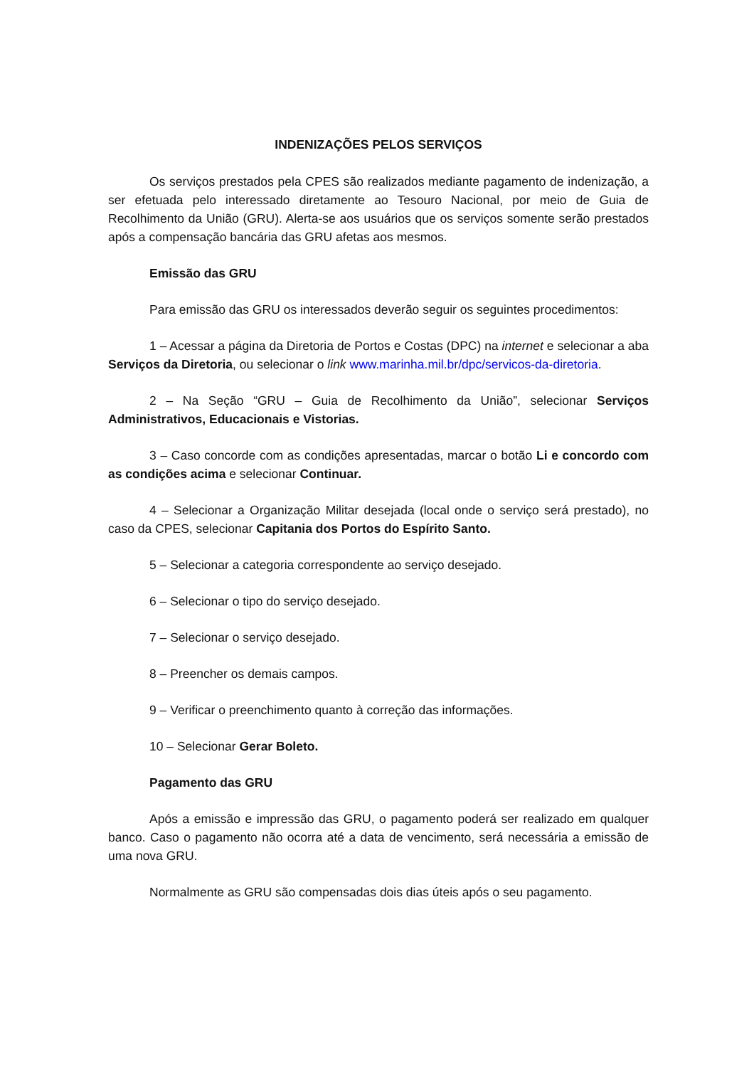INDENIZAÇÕES PELOS SERVIÇOS
Os serviços prestados pela CPES são realizados mediante pagamento de indenização, a ser efetuada pelo interessado diretamente ao Tesouro Nacional, por meio de Guia de Recolhimento da União (GRU). Alerta-se aos usuários que os serviços somente serão prestados após a compensação bancária das GRU afetas aos mesmos.
Emissão das GRU
Para emissão das GRU os interessados deverão seguir os seguintes procedimentos:
1 – Acessar a página da Diretoria de Portos e Costas (DPC) na internet e selecionar a aba Serviços da Diretoria, ou selecionar o link www.marinha.mil.br/dpc/servicos-da-diretoria.
2 – Na Seção “GRU – Guia de Recolhimento da União”, selecionar Serviços Administrativos, Educacionais e Vistorias.
3 – Caso concorde com as condições apresentadas, marcar o botão Li e concordo com as condições acima e selecionar Continuar.
4 – Selecionar a Organização Militar desejada (local onde o serviço será prestado), no caso da CPES, selecionar Capitania dos Portos do Espírito Santo.
5 – Selecionar a categoria correspondente ao serviço desejado.
6 – Selecionar o tipo do serviço desejado.
7 – Selecionar o serviço desejado.
8 – Preencher os demais campos.
9 – Verificar o preenchimento quanto à correção das informações.
10 – Selecionar Gerar Boleto.
Pagamento das GRU
Após a emissão e impressão das GRU, o pagamento poderá ser realizado em qualquer banco. Caso o pagamento não ocorra até a data de vencimento, será necessária a emissão de uma nova GRU.
Normalmente as GRU são compensadas dois dias úteis após o seu pagamento.